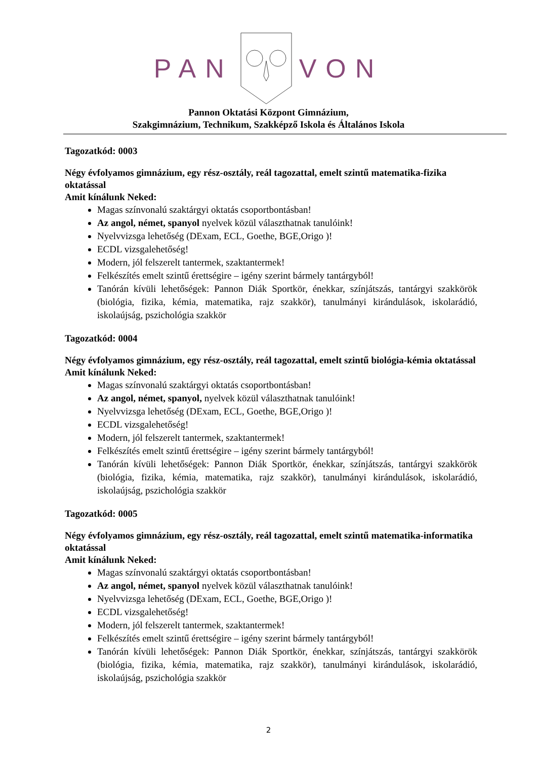PANVON
Pannon Oktatási Központ Gimnázium,
Szakgimnázium, Technikum, Szakképző Iskola és Általános Iskola
Tagozatkód: 0003
Négy évfolyamos gimnázium, egy rész-osztály, reál tagozattal, emelt szintű matematika-fizika oktatással
Amit kínálunk Neked:
Magas színvonalú szaktárgyi oktatás csoportbontásban!
Az angol, német, spanyol nyelvek közül választhatnak tanulóink!
Nyelvvizsga lehetőség (DExam, ECL, Goethe, BGE,Origo )!
ECDL vizsgalehetőség!
Modern, jól felszerelt tantermek, szaktantermek!
Felkészítés emelt szintű érettségire – igény szerint bármely tantárgyból!
Tanórán kívüli lehetőségek: Pannon Diák Sportkör, énekkar, színjátszás, tantárgyi szakkörök (biológia, fizika, kémia, matematika, rajz szakkör), tanulmányi kirándulások, iskolarádió, iskolaújság, pszichológia szakkör
Tagozatkód: 0004
Négy évfolyamos gimnázium, egy rész-osztály, reál tagozattal, emelt szintű biológia-kémia oktatással
Amit kínálunk Neked:
Magas színvonalú szaktárgyi oktatás csoportbontásban!
Az angol, német, spanyol, nyelvek közül választhatnak tanulóink!
Nyelvvizsga lehetőség (DExam, ECL, Goethe, BGE,Origo )!
ECDL vizsgalehetőség!
Modern, jól felszerelt tantermek, szaktantermek!
Felkészítés emelt szintű érettségire – igény szerint bármely tantárgyból!
Tanórán kívüli lehetőségek: Pannon Diák Sportkör, énekkar, színjátszás, tantárgyi szakkörök (biológia, fizika, kémia, matematika, rajz szakkör), tanulmányi kirándulások, iskolarádió, iskolaújság, pszichológia szakkör
Tagozatkód: 0005
Négy évfolyamos gimnázium, egy rész-osztály, reál tagozattal, emelt szintű matematika-informatika oktatással
Amit kínálunk Neked:
Magas színvonalú szaktárgyi oktatás csoportbontásban!
Az angol, német, spanyol nyelvek közül választhatnak tanulóink!
Nyelvvizsga lehetőség (DExam, ECL, Goethe, BGE,Origo )!
ECDL vizsgalehetőség!
Modern, jól felszerelt tantermek, szaktantermek!
Felkészítés emelt szintű érettségire – igény szerint bármely tantárgyból!
Tanórán kívüli lehetőségek: Pannon Diák Sportkör, énekkar, színjátszás, tantárgyi szakkörök (biológia, fizika, kémia, matematika, rajz szakkör), tanulmányi kirándulások, iskolarádió, iskolaújság, pszichológia szakkör
2